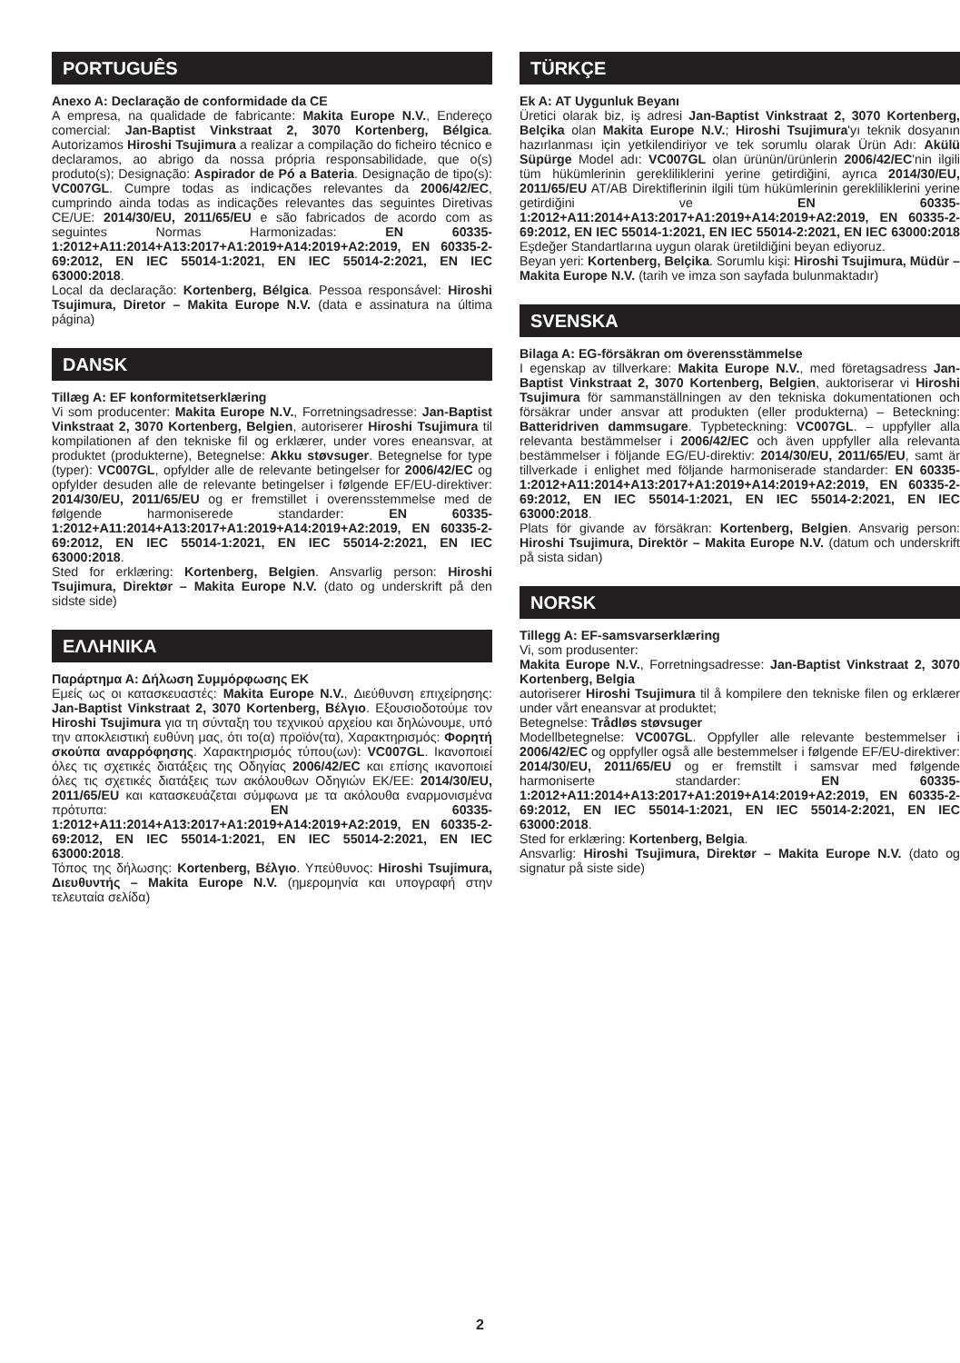PORTUGUÊS
Anexo A: Declaração de conformidade da CE
A empresa, na qualidade de fabricante: Makita Europe N.V., Endereço comercial: Jan-Baptist Vinkstraat 2, 3070 Kortenberg, Bélgica. Autorizamos Hiroshi Tsujimura a realizar a compilação do ficheiro técnico e declaramos, ao abrigo da nossa própria responsabilidade, que o(s) produto(s); Designação: Aspirador de Pó a Bateria. Designação de tipo(s): VC007GL. Cumpre todas as indicações relevantes da 2006/42/EC, cumprindo ainda todas as indicações relevantes das seguintes Diretivas CE/UE: 2014/30/EU, 2011/65/EU e são fabricados de acordo com as seguintes Normas Harmonizadas: EN 60335-1:2012+A11:2014+A13:2017+A1:2019+A14:2019+A2:2019, EN 60335-2-69:2012, EN IEC 55014-1:2021, EN IEC 55014-2:2021, EN IEC 63000:2018.
Local da declaração: Kortenberg, Bélgica. Pessoa responsável: Hiroshi Tsujimura, Diretor – Makita Europe N.V. (data e assinatura na última página)
DANSK
Tillæg A: EF konformitetserklæring
Vi som producenter: Makita Europe N.V., Forretningsadresse: Jan-Baptist Vinkstraat 2, 3070 Kortenberg, Belgien, autoriserer Hiroshi Tsujimura til kompilationen af den tekniske fil og erklærer, under vores eneansvar, at produktet (produkterne), Betegnelse: Akku støvsuger. Betegnelse for type (typer): VC007GL, opfylder alle de relevante betingelser for 2006/42/EC og opfylder desuden alle de relevante betingelser i følgende EF/EU-direktiver: 2014/30/EU, 2011/65/EU og er fremstillet i overensstemmelse med de følgende harmoniserede standarder: EN 60335-1:2012+A11:2014+A13:2017+A1:2019+A14:2019+A2:2019, EN 60335-2-69:2012, EN IEC 55014-1:2021, EN IEC 55014-2:2021, EN IEC 63000:2018.
Sted for erklæring: Kortenberg, Belgien. Ansvarlig person: Hiroshi Tsujimura, Direktør – Makita Europe N.V. (dato og underskrift på den sidste side)
ΕΛΛΗΝΙΚΑ
Παράρτημα Α: Δήλωση Συμμόρφωσης ΕΚ
Εμείς ως οι κατασκευαστές: Makita Europe N.V., Διεύθυνση επιχείρησης: Jan-Baptist Vinkstraat 2, 3070 Kortenberg, Βέλγιο. Εξουσιοδοτούμε τον Hiroshi Tsujimura για τη σύνταξη του τεχνικού αρχείου και δηλώνουμε, υπό την αποκλειστική ευθύνη μας, ότι το(α) προϊόν(τα), Χαρακτηρισμός: Φορητή σκούπα αναρρόφησης. Χαρακτηρισμός τύπου(ων): VC007GL. Ικανοποιεί όλες τις σχετικές διατάξεις της Οδηγίας 2006/42/EC και επίσης ικανοποιεί όλες τις σχετικές διατάξεις των ακόλουθων Οδηγιών ΕΚ/ΕΕ: 2014/30/EU, 2011/65/EU και κατασκευάζεται σύμφωνα με τα ακόλουθα εναρμονισμένα πρότυπα: EN 60335-1:2012+A11:2014+A13:2017+A1:2019+A14:2019+A2:2019, EN 60335-2-69:2012, EN IEC 55014-1:2021, EN IEC 55014-2:2021, EN IEC 63000:2018.
Τόπος της δήλωσης: Kortenberg, Βέλγιο. Υπεύθυνος: Hiroshi Tsujimura, Διευθυντής – Makita Europe N.V. (ημερομηνία και υπογραφή στην τελευταία σελίδα)
TÜRKÇE
Ek A: AT Uygunluk Beyanı
Üretici olarak biz, iş adresi Jan-Baptist Vinkstraat 2, 3070 Kortenberg, Belçika olan Makita Europe N.V.; Hiroshi Tsujimura'yı teknik dosyanın hazırlanması için yetkilendiriyor ve tek sorumlu olarak Ürün Adı: Akülü Süpürge Model adı: VC007GL olan ürünün/ürünlerin 2006/42/EC'nin ilgili tüm hükümlerinin gerekliliklerini yerine getirdiğini, ayrıca 2014/30/EU, 2011/65/EU AT/AB Direktiflerinin ilgili tüm hükümlerinin gerekliliklerini yerine getirdiğini ve EN 60335-1:2012+A11:2014+A13:2017+A1:2019+A14:2019+A2:2019, EN 60335-2-69:2012, EN IEC 55014-1:2021, EN IEC 55014-2:2021, EN IEC 63000:2018 Eşdeğer Standartlarına uygun olarak üretildiğini beyan ediyoruz.
Beyan yeri: Kortenberg, Belçika. Sorumlu kişi: Hiroshi Tsujimura, Müdür – Makita Europe N.V. (tarih ve imza son sayfada bulunmaktadır)
SVENSKA
Bilaga A: EG-försäkran om överensstämmelse
I egenskap av tillverkare: Makita Europe N.V., med företagsadress Jan-Baptist Vinkstraat 2, 3070 Kortenberg, Belgien, auktoriserar vi Hiroshi Tsujimura för sammanställningen av den tekniska dokumentationen och försäkrar under ansvar att produkten (eller produkterna) – Beteckning: Batteridriven dammsugare. Typbeteckning: VC007GL. – uppfyller alla relevanta bestämmelser i 2006/42/EC och även uppfyller alla relevanta bestämmelser i följande EG/EU-direktiv: 2014/30/EU, 2011/65/EU, samt är tillverkade i enlighet med följande harmoniserade standarder: EN 60335-1:2012+A11:2014+A13:2017+A1:2019+A14:2019+A2:2019, EN 60335-2-69:2012, EN IEC 55014-1:2021, EN IEC 55014-2:2021, EN IEC 63000:2018.
Plats för givande av försäkran: Kortenberg, Belgien. Ansvarig person: Hiroshi Tsujimura, Direktör – Makita Europe N.V. (datum och underskrift på sista sidan)
NORSK
Tillegg A: EF-samsvarserklæring
Vi, som produsenter:
Makita Europe N.V., Forretningsadresse: Jan-Baptist Vinkstraat 2, 3070 Kortenberg, Belgia
autoriserer Hiroshi Tsujimura til å kompilere den tekniske filen og erklærer under vårt eneansvar at produktet;
Betegnelse: Trådløs støvsuger
Modellbetegnelse: VC007GL. Oppfyller alle relevante bestemmelser i 2006/42/EC og oppfyller også alle bestemmelser i følgende EF/EU-direktiver: 2014/30/EU, 2011/65/EU og er fremstilt i samsvar med følgende harmoniserte standarder: EN 60335-1:2012+A11:2014+A13:2017+A1:2019+A14:2019+A2:2019, EN 60335-2-69:2012, EN IEC 55014-1:2021, EN IEC 55014-2:2021, EN IEC 63000:2018.
Sted for erklæring: Kortenberg, Belgia.
Ansvarlig: Hiroshi Tsujimura, Direktør – Makita Europe N.V. (dato og signatur på siste side)
2